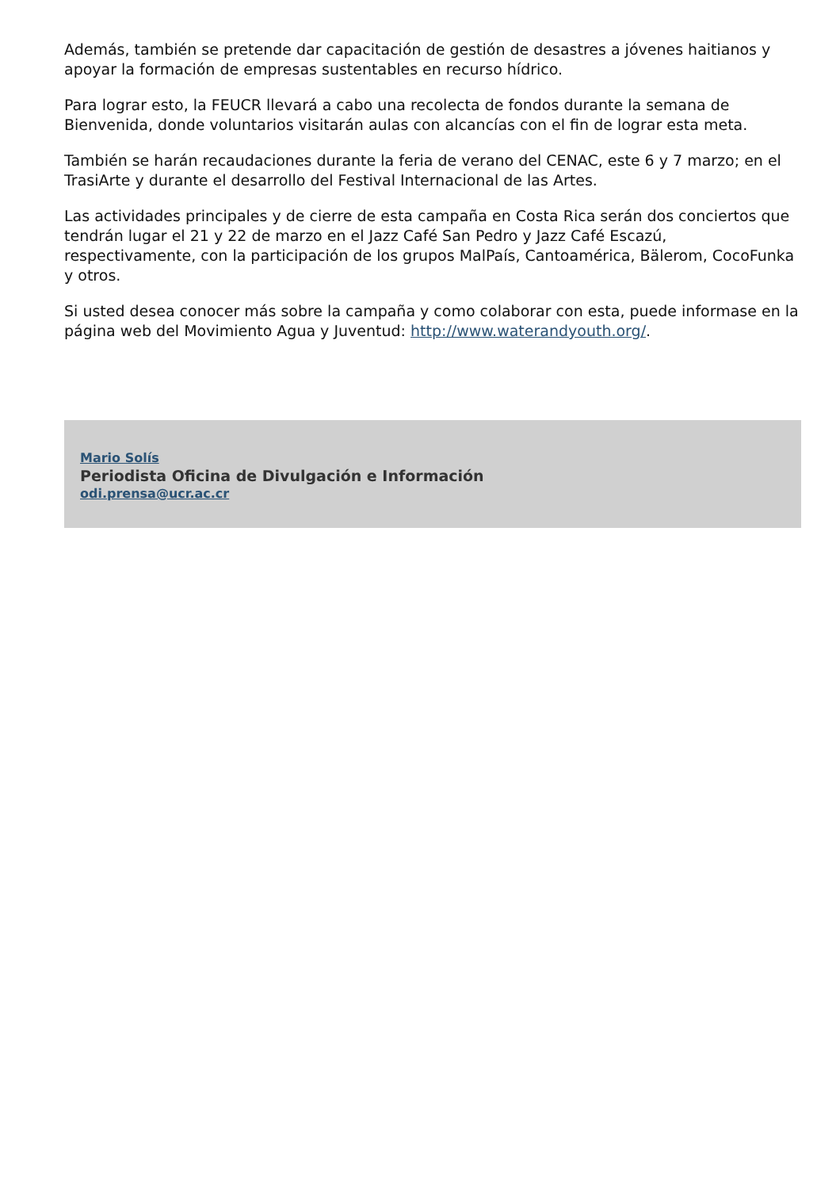Además, también se pretende dar capacitación de gestión de desastres a jóvenes haitianos y apoyar la formación de empresas sustentables en recurso hídrico.
Para lograr esto, la FEUCR llevará a cabo una recolecta de fondos durante la semana de Bienvenida, donde voluntarios visitarán aulas con alcancías con el fin de lograr esta meta.
También se harán recaudaciones durante la feria de verano del CENAC, este 6 y 7 marzo; en el TrasiArte y durante el desarrollo del Festival Internacional de las Artes.
Las actividades principales y de cierre de esta campaña en Costa Rica serán dos conciertos que tendrán lugar el 21 y 22 de marzo en el Jazz Café San Pedro y Jazz Café Escazú, respectivamente, con la participación de los grupos MalPaís, Cantoamérica, Bälerom, CocoFunka y otros.
Si usted desea conocer más sobre la campaña y como colaborar con esta, puede informase en la página web del Movimiento Agua y Juventud: http://www.waterandyouth.org/.
Mario Solís
Periodista Oficina de Divulgación e Información
odi.prensa@ucr.ac.cr